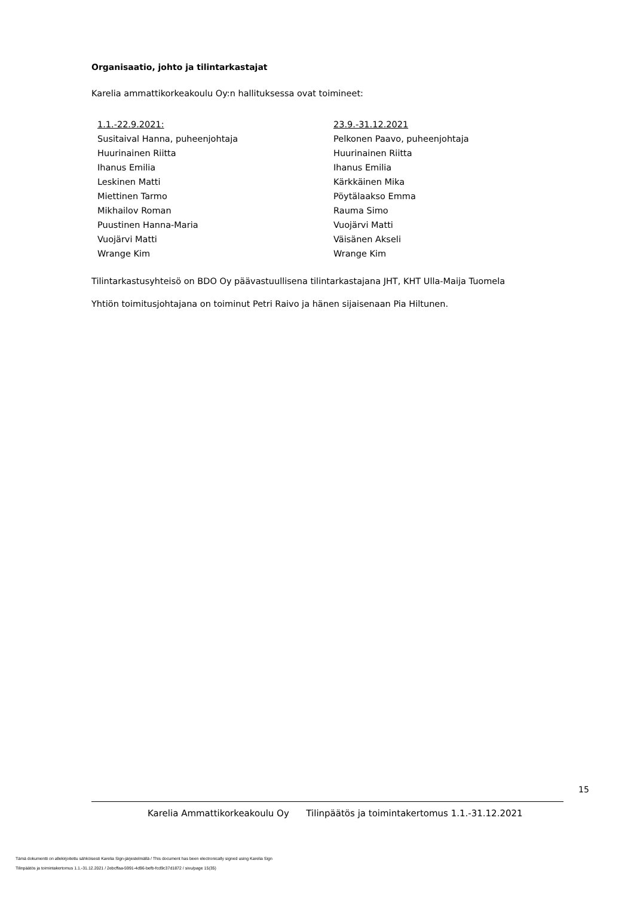Organisaatio, johto ja tilintarkastajat
Karelia ammattikorkeakoulu Oy:n hallituksessa ovat toimineet:
1.1.-22.9.2021:
Susitaival Hanna, puheenjohtaja
Huurinainen Riitta
Ihanus Emilia
Leskinen Matti
Miettinen Tarmo
Mikhailov Roman
Puustinen Hanna-Maria
Vuojärvi Matti
Wrange Kim
23.9.-31.12.2021
Pelkonen Paavo, puheenjohtaja
Huurinainen Riitta
Ihanus Emilia
Kärkkäinen Mika
Pöytälaakso Emma
Rauma Simo
Vuojärvi Matti
Väisänen Akseli
Wrange Kim
Tilintarkastusyhteisö on BDO Oy päävastuullisena tilintarkastajana JHT, KHT Ulla-Maija Tuomela
Yhtiön toimitusjohtajana on toiminut Petri Raivo ja hänen sijaisenaan Pia Hiltunen.
15
Karelia Ammattikorkeakoulu Oy Tilinpäätös ja toimintakertomus 1.1.-31.12.2021
Tämä dokumentti on allekirjoitettu sähköisesti Karelia Sign-järjestelmällä / This document has been electronically signed using Karelia Sign
Tilinpäätös ja toimintakertomus 1.1.-31.12.2021 / 2ebcffaa-5991-4d96-befb-fcd9c37d1872 / sivu/page 15(35)